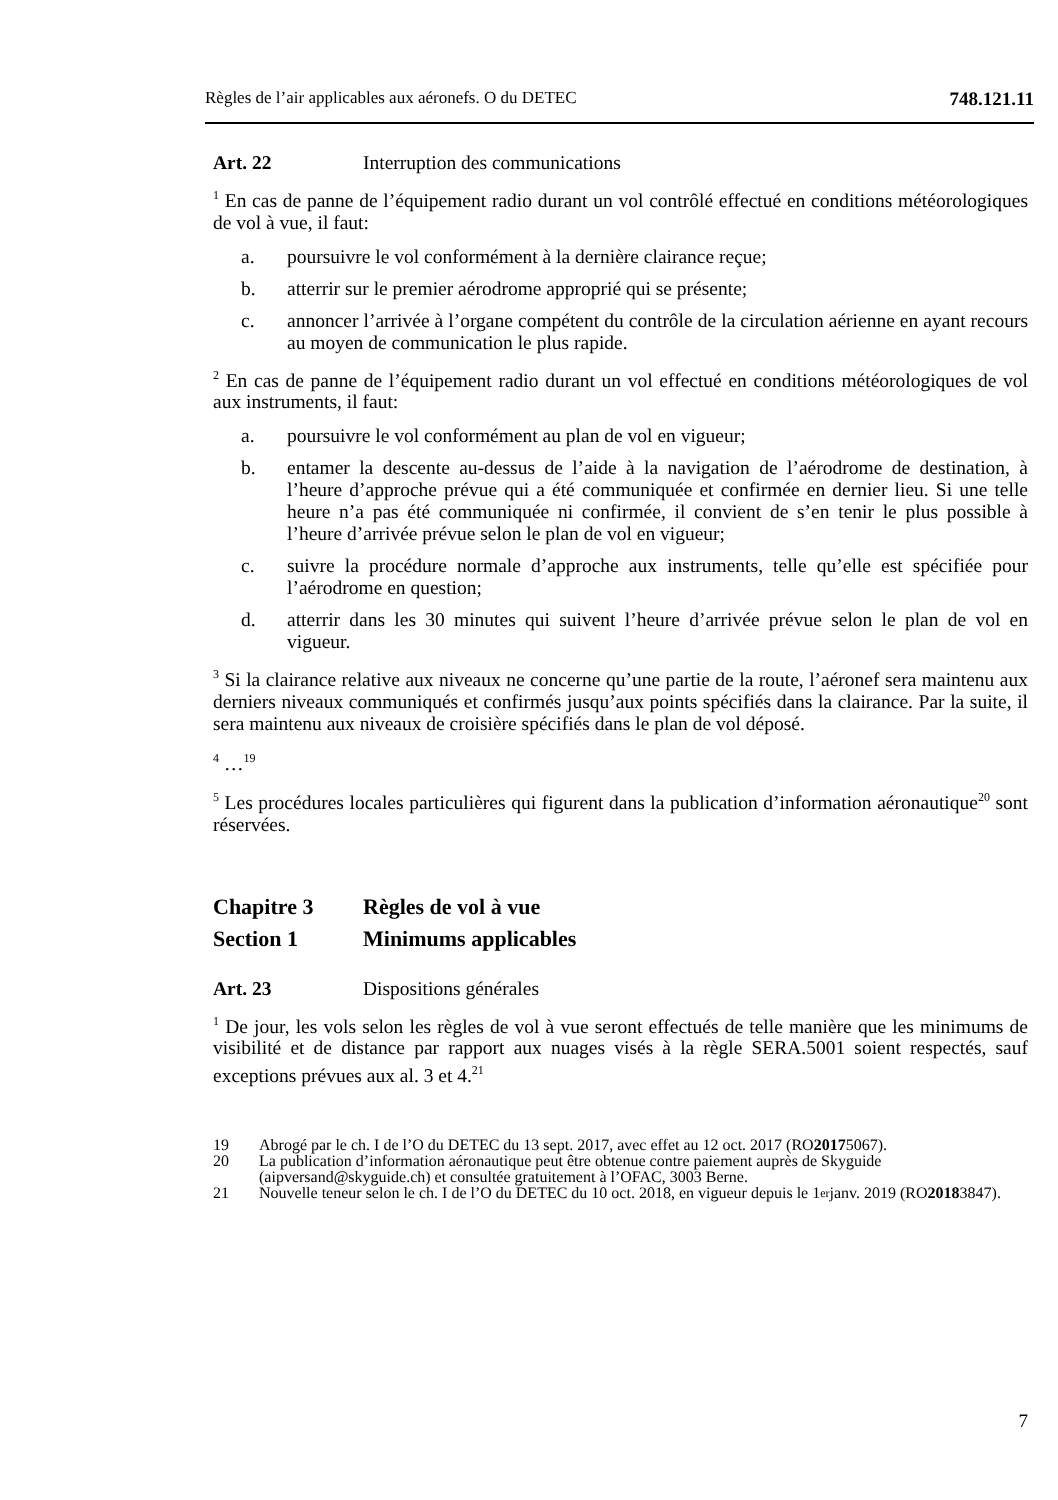Règles de l’air applicables aux aéronefs. O du DETEC 748.121.11
Art. 22 Interruption des communications
<sup>1</sup> En cas de panne de l’équipement radio durant un vol contrôlé effectué en conditions météorologiques de vol à vue, il faut:
a. poursuivre le vol conformément à la dernière clairance reçue;
b. atterrir sur le premier aérodrome approprié qui se présente;
c. annoncer l’arrivée à l’organe compétent du contrôle de la circulation aérienne en ayant recours au moyen de communication le plus rapide.
<sup>2</sup> En cas de panne de l’équipement radio durant un vol effectué en conditions météorologiques de vol aux instruments, il faut:
a. poursuivre le vol conformément au plan de vol en vigueur;
b. entamer la descente au-dessus de l’aide à la navigation de l’aérodrome de destination, à l’heure d’approche prévue qui a été communiquée et confirmée en dernier lieu. Si une telle heure n’a pas été communiquée ni confirmée, il convient de s’en tenir le plus possible à l’heure d’arrivée prévue selon le plan de vol en vigueur;
c. suivre la procédure normale d’approche aux instruments, telle qu’elle est spécifiée pour l’aérodrome en question;
d. atterrir dans les 30 minutes qui suivent l’heure d’arrivée prévue selon le plan de vol en vigueur.
<sup>3</sup> Si la clairance relative aux niveaux ne concerne qu’une partie de la route, l’aéronef sera maintenu aux derniers niveaux communiqués et confirmés jusqu’aux points spécifiés dans la clairance. Par la suite, il sera maintenu aux niveaux de croisière spécifiés dans le plan de vol déposé.
<sup>4</sup> …<sup>19</sup>
<sup>5</sup> Les procédures locales particulières qui figurent dans la publication d’information aéronautique<sup>20</sup> sont réservées.
Chapitre 3 Règles de vol à vue
Section 1 Minimums applicables
Art. 23 Dispositions générales
<sup>1</sup> De jour, les vols selon les règles de vol à vue seront effectués de telle manière que les minimums de visibilité et de distance par rapport aux nuages visés à la règle SERA.5001 soient respectés, sauf exceptions prévues aux al. 3 et 4.<sup>21</sup>
19 Abrogé par le ch. I de l’O du DETEC du 13 sept. 2017, avec effet au 12 oct. 2017 (RO 2017 5067).
20 La publication d’information aéronautique peut être obtenue contre paiement auprès de Skyguide (aipversand@skyguide.ch) et consultée gratuitement à l’OFAC, 3003 Berne.
21 Nouvelle teneur selon le ch. I de l’O du DETEC du 10 oct. 2018, en vigueur depuis le 1<sup>er</sup> janv. 2019 (RO 2018 3847).
7